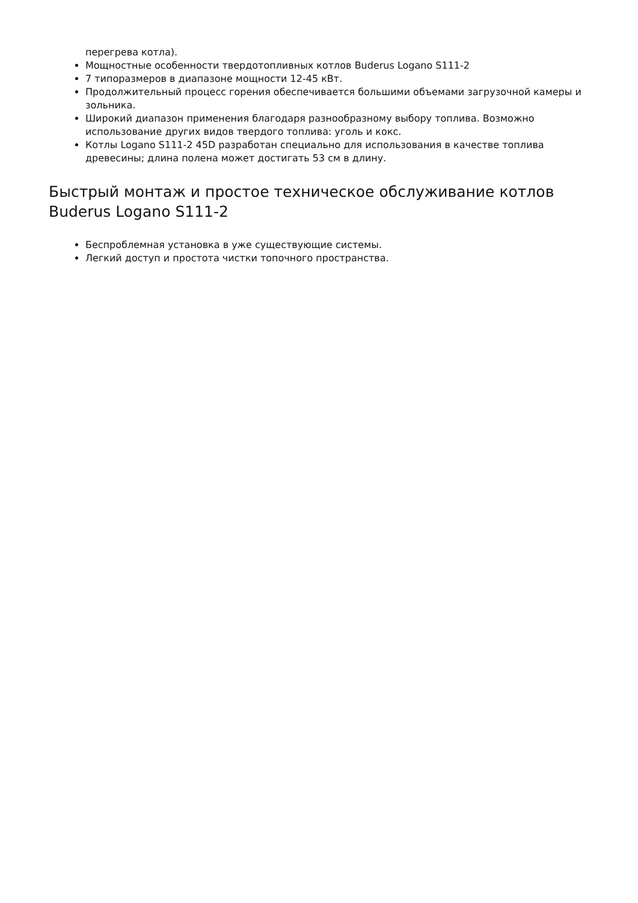перегрева котла).
Мощностные особенности твердотопливных котлов Buderus Logano S111-2
7 типоразмеров в диапазоне мощности 12-45 кВт.
Продолжительный процесс горения обеспечивается большими объемами загрузочной камеры и зольника.
Широкий диапазон применения благодаря разнообразному выбору топлива. Возможно использование других видов твердого топлива: уголь и кокс.
Котлы Logano S111-2 45D разработан специально для использования в качестве топлива древесины; длина полена может достигать 53 см в длину.
Быстрый монтаж и простое техническое обслуживание котлов Buderus Logano S111-2
Беспроблемная установка в уже существующие системы.
Легкий доступ и простота чистки топочного пространства.